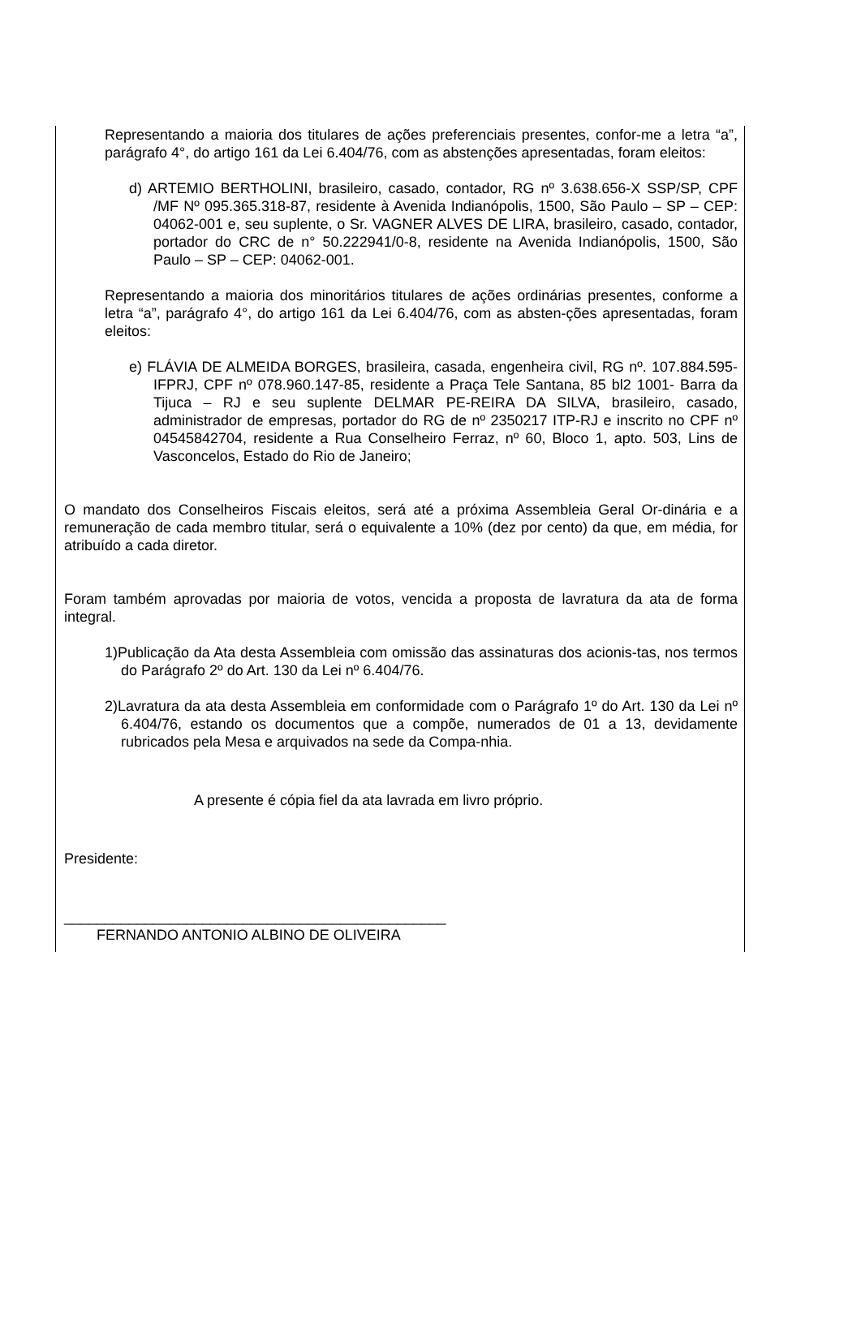Representando a maioria dos titulares de ações preferenciais presentes, confor-me a letra “a”, parágrafo 4°, do artigo 161 da Lei 6.404/76, com as abstenções apresentadas, foram eleitos:
d) ARTEMIO BERTHOLINI, brasileiro, casado, contador, RG nº 3.638.656-X SSP/SP, CPF /MF Nº 095.365.318-87, residente à Avenida Indianópolis, 1500, São Paulo – SP – CEP: 04062-001 e, seu suplente, o Sr. VAGNER ALVES DE LIRA, brasileiro, casado, contador, portador do CRC de n° 50.222941/0-8, residente na Avenida Indianópolis, 1500, São Paulo – SP – CEP: 04062-001.
Representando a maioria dos minoritários titulares de ações ordinárias presentes, conforme a letra “a”, parágrafo 4°, do artigo 161 da Lei 6.404/76, com as absten-ções apresentadas, foram eleitos:
e) FLÁVIA DE ALMEIDA BORGES, brasileira, casada, engenheira civil, RG nº. 107.884.595-IFPRJ, CPF nº 078.960.147-85, residente a Praça Tele Santana, 85 bl2 1001- Barra da Tijuca – RJ e seu suplente DELMAR PE-REIRA DA SILVA, brasileiro, casado, administrador de empresas, portador do RG de nº 2350217 ITP-RJ e inscrito no CPF nº 04545842704, residente a Rua Conselheiro Ferraz, nº 60, Bloco 1, apto. 503, Lins de Vasconcelos, Estado do Rio de Janeiro;
O mandato dos Conselheiros Fiscais eleitos, será até a próxima Assembleia Geral Or-dinária e a remuneração de cada membro titular, será o equivalente a 10% (dez por cento) da que, em média, for atribuído a cada diretor.
Foram também aprovadas por maioria de votos, vencida a proposta de lavratura da ata de forma integral.
1)Publicação da Ata desta Assembleia com omissão das assinaturas dos acionis-tas, nos termos do Parágrafo 2º do Art. 130 da Lei nº 6.404/76.
2)Lavratura da ata desta Assembleia em conformidade com o Parágrafo 1º do Art. 130 da Lei nº 6.404/76, estando os documentos que a compõe, numerados de 01 a 13, devidamente rubricados pela Mesa e arquivados na sede da Compa-nhia.
A presente é cópia fiel da ata lavrada em livro próprio.
Presidente:
_______________________________________________
FERNANDO ANTONIO ALBINO DE OLIVEIRA